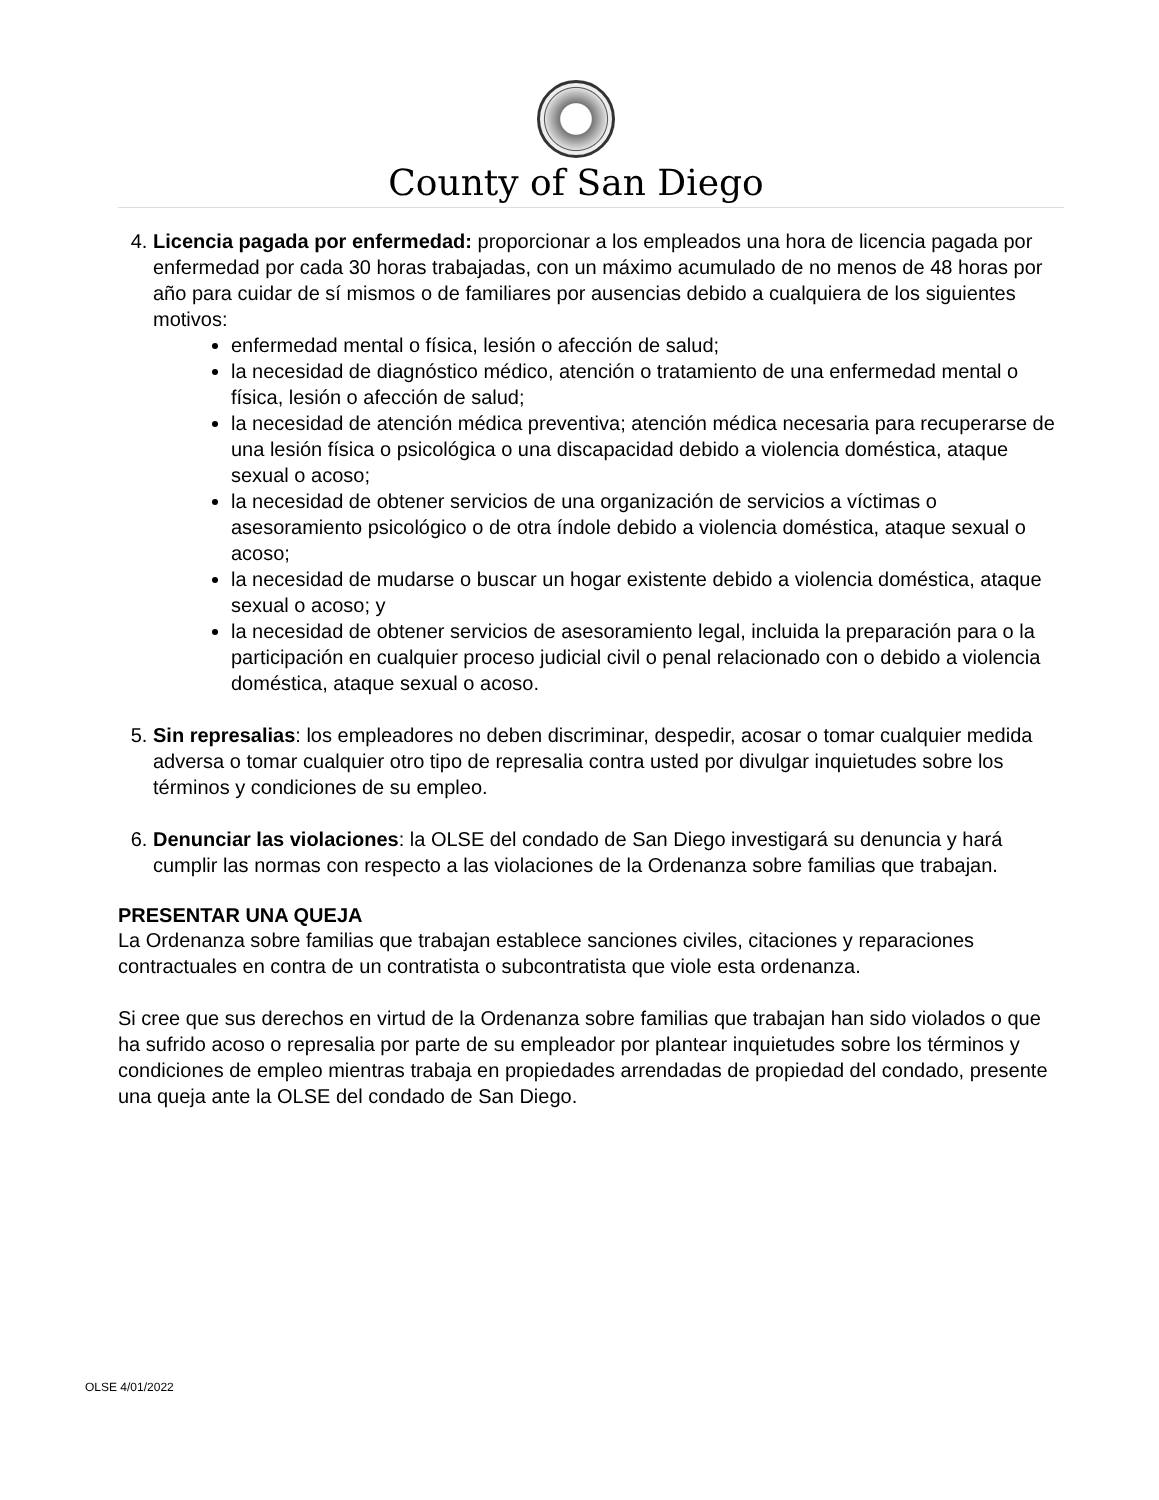County of San Diego
4. Licencia pagada por enfermedad: proporcionar a los empleados una hora de licencia pagada por enfermedad por cada 30 horas trabajadas, con un máximo acumulado de no menos de 48 horas por año para cuidar de sí mismos o de familiares por ausencias debido a cualquiera de los siguientes motivos:
enfermedad mental o física, lesión o afección de salud;
la necesidad de diagnóstico médico, atención o tratamiento de una enfermedad mental o física, lesión o afección de salud;
la necesidad de atención médica preventiva; atención médica necesaria para recuperarse de una lesión física o psicológica o una discapacidad debido a violencia doméstica, ataque sexual o acoso;
la necesidad de obtener servicios de una organización de servicios a víctimas o asesoramiento psicológico o de otra índole debido a violencia doméstica, ataque sexual o acoso;
la necesidad de mudarse o buscar un hogar existente debido a violencia doméstica, ataque sexual o acoso; y
la necesidad de obtener servicios de asesoramiento legal, incluida la preparación para o la participación en cualquier proceso judicial civil o penal relacionado con o debido a violencia doméstica, ataque sexual o acoso.
5. Sin represalias: los empleadores no deben discriminar, despedir, acosar o tomar cualquier medida adversa o tomar cualquier otro tipo de represalia contra usted por divulgar inquietudes sobre los términos y condiciones de su empleo.
6. Denunciar las violaciones: la OLSE del condado de San Diego investigará su denuncia y hará cumplir las normas con respecto a las violaciones de la Ordenanza sobre familias que trabajan.
PRESENTAR UNA QUEJA
La Ordenanza sobre familias que trabajan establece sanciones civiles, citaciones y reparaciones contractuales en contra de un contratista o subcontratista que viole esta ordenanza.
Si cree que sus derechos en virtud de la Ordenanza sobre familias que trabajan han sido violados o que ha sufrido acoso o represalia por parte de su empleador por plantear inquietudes sobre los términos y condiciones de empleo mientras trabaja en propiedades arrendadas de propiedad del condado, presente una queja ante la OLSE del condado de San Diego.
OLSE 4/01/2022